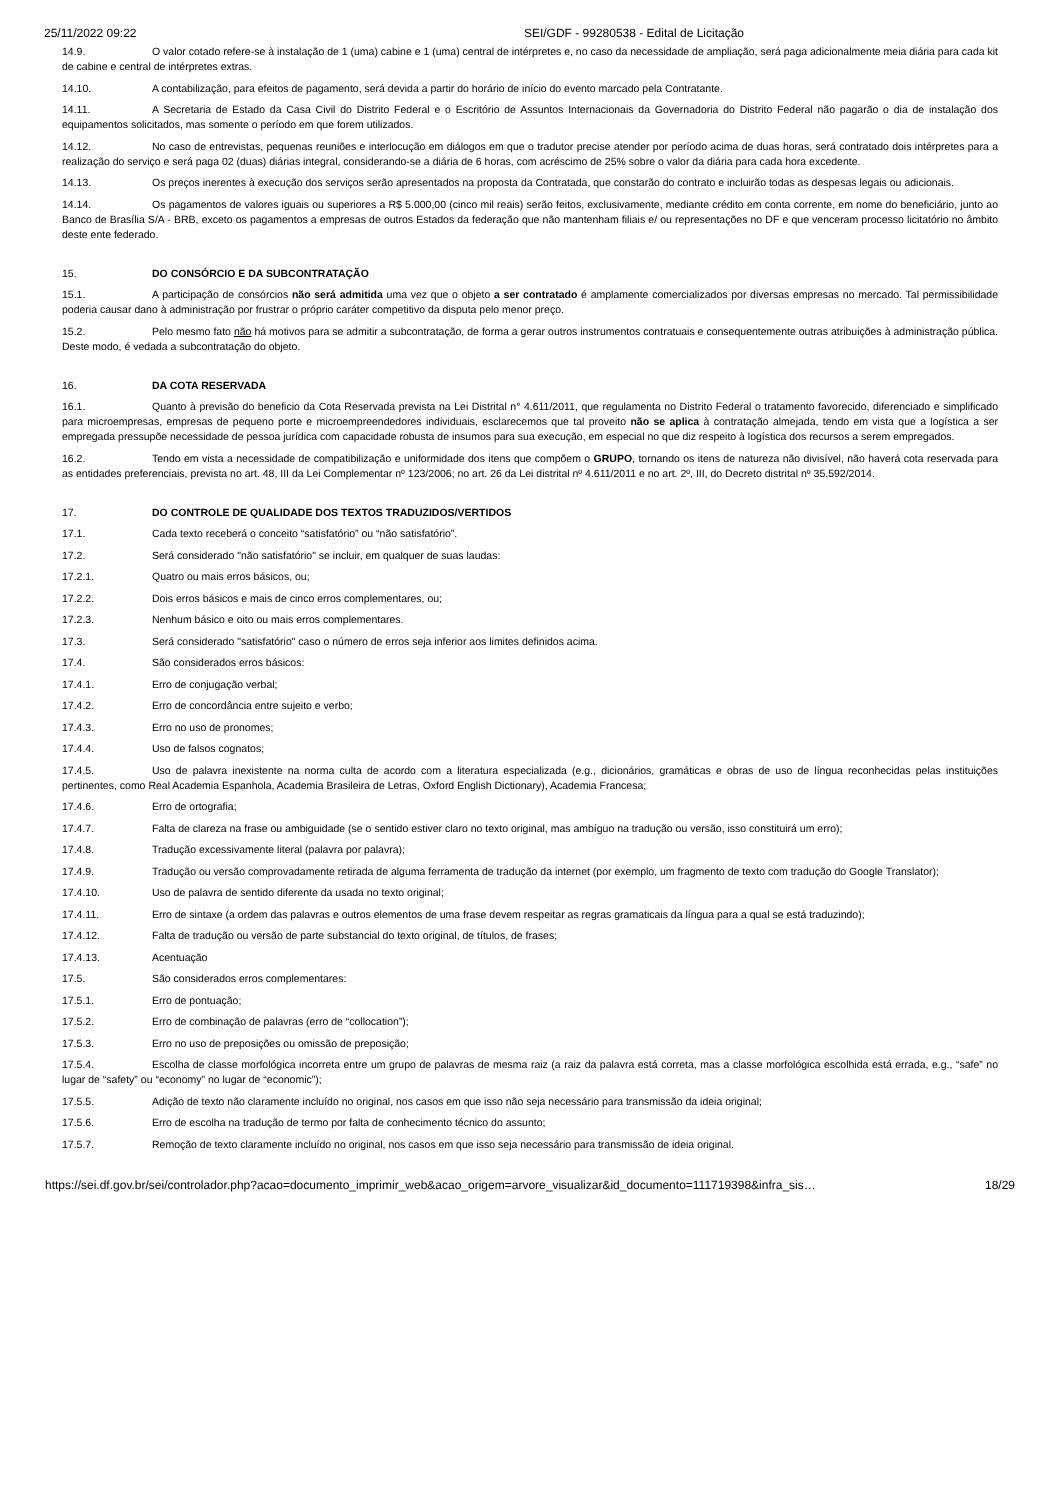25/11/2022 09:22 SEI/GDF - 99280538 - Edital de Licitação
14.9. O valor cotado refere-se à instalação de 1 (uma) cabine e 1 (uma) central de intérpretes e, no caso da necessidade de ampliação, será paga adicionalmente meia diária para cada kit de cabine e central de intérpretes extras.
14.10. A contabilização, para efeitos de pagamento, será devida a partir do horário de início do evento marcado pela Contratante.
14.11. A Secretaria de Estado da Casa Civil do Distrito Federal e o Escritório de Assuntos Internacionais da Governadoria do Distrito Federal não pagarão o dia de instalação dos equipamentos solicitados, mas somente o período em que forem utilizados.
14.12. No caso de entrevistas, pequenas reuniões e interlocução em diálogos em que o tradutor precise atender por período acima de duas horas, será contratado dois intérpretes para a realização do serviço e será paga 02 (duas) diárias integral, considerando-se a diária de 6 horas, com acréscimo de 25% sobre o valor da diária para cada hora excedente.
14.13. Os preços inerentes à execução dos serviços serão apresentados na proposta da Contratada, que constarão do contrato e incluirão todas as despesas legais ou adicionais.
14.14. Os pagamentos de valores iguais ou superiores a R$ 5.000,00 (cinco mil reais) serão feitos, exclusivamente, mediante crédito em conta corrente, em nome do beneficiário, junto ao Banco de Brasília S/A - BRB, exceto os pagamentos a empresas de outros Estados da federação que não mantenham filiais e/ ou representações no DF e que venceram processo licitatório no âmbito deste ente federado.
15. DO CONSÓRCIO E DA SUBCONTRATAÇÃO
15.1. A participação de consórcios não será admitida uma vez que o objeto a ser contratado é amplamente comercializados por diversas empresas no mercado. Tal permissibilidade poderia causar dano à administração por frustrar o próprio caráter competitivo da disputa pelo menor preço.
15.2. Pelo mesmo fato não há motivos para se admitir a subcontratação, de forma a gerar outros instrumentos contratuais e consequentemente outras atribuições à administração pública. Deste modo, é vedada a subcontratação do objeto.
16. DA COTA RESERVADA
16.1. Quanto à previsão do beneficio da Cota Reservada prevista na Lei Distrital n° 4.611/2011, que regulamenta no Distrito Federal o tratamento favorecido, diferenciado e simplificado para microempresas, empresas de pequeno porte e microempreendedores individuais, esclarecemos que tal proveito não se aplica à contratação almejada, tendo em vista que a logística a ser empregada pressupõe necessidade de pessoa jurídica com capacidade robusta de insumos para sua execução, em especial no que diz respeito à logística dos recursos a serem empregados.
16.2. Tendo em vista a necessidade de compatibilização e uniformidade dos itens que compõem o GRUPO, tornando os itens de natureza não divisível, não haverá cota reservada para as entidades preferenciais, prevista no art. 48, III da Lei Complementar nº 123/2006; no art. 26 da Lei distrital nº 4.611/2011 e no art. 2º, III, do Decreto distrital nº 35.592/2014.
17. DO CONTROLE DE QUALIDADE DOS TEXTOS TRADUZIDOS/VERTIDOS
17.1. Cada texto receberá o conceito “satisfatório” ou “não satisfatório”.
17.2. Será considerado "não satisfatório" se incluir, em qualquer de suas laudas:
17.2.1. Quatro ou mais erros básicos, ou;
17.2.2. Dois erros básicos e mais de cinco erros complementares, ou;
17.2.3. Nenhum básico e oito ou mais erros complementares.
17.3. Será considerado "satisfatório" caso o número de erros seja inferior aos limites definidos acima.
17.4. São considerados erros básicos:
17.4.1. Erro de conjugação verbal;
17.4.2. Erro de concordância entre sujeito e verbo;
17.4.3. Erro no uso de pronomes;
17.4.4. Uso de falsos cognatos;
17.4.5. Uso de palavra inexistente na norma culta de acordo com a literatura especializada (e.g., dicionários, gramáticas e obras de uso de língua reconhecidas pelas instituições pertinentes, como Real Academia Espanhola, Academia Brasileira de Letras, Oxford English Dictionary), Academia Francesa;
17.4.6. Erro de ortografia;
17.4.7. Falta de clareza na frase ou ambiguidade (se o sentido estiver claro no texto original, mas ambíguo na tradução ou versão, isso constituirá um erro);
17.4.8. Tradução excessivamente literal (palavra por palavra);
17.4.9. Tradução ou versão comprovadamente retirada de alguma ferramenta de tradução da internet (por exemplo, um fragmento de texto com tradução do Google Translator);
17.4.10. Uso de palavra de sentido diferente da usada no texto original;
17.4.11. Erro de sintaxe (a ordem das palavras e outros elementos de uma frase devem respeitar as regras gramaticais da língua para a qual se está traduzindo);
17.4.12. Falta de tradução ou versão de parte substancial do texto original, de títulos, de frases;
17.4.13. Acentuação
17.5. São considerados erros complementares:
17.5.1. Erro de pontuação;
17.5.2. Erro de combinação de palavras (erro de “collocation”);
17.5.3. Erro no uso de preposições ou omissão de preposição;
17.5.4. Escolha de classe morfológica incorreta entre um grupo de palavras de mesma raiz (a raiz da palavra está correta, mas a classe morfológica escolhida está errada, e.g., “safe” no lugar de “safety” ou “economy” no lugar de “economic”);
17.5.5. Adição de texto não claramente incluído no original, nos casos em que isso não seja necessário para transmissão da ideia original;
17.5.6. Erro de escolha na tradução de termo por falta de conhecimento técnico do assunto;
17.5.7. Remoção de texto claramente incluído no original, nos casos em que isso seja necessário para transmissão de ideia original.
https://sei.df.gov.br/sei/controlador.php?acao=documento_imprimir_web&acao_origem=arvore_visualizar&id_documento=111719398&infra_sis… 18/29